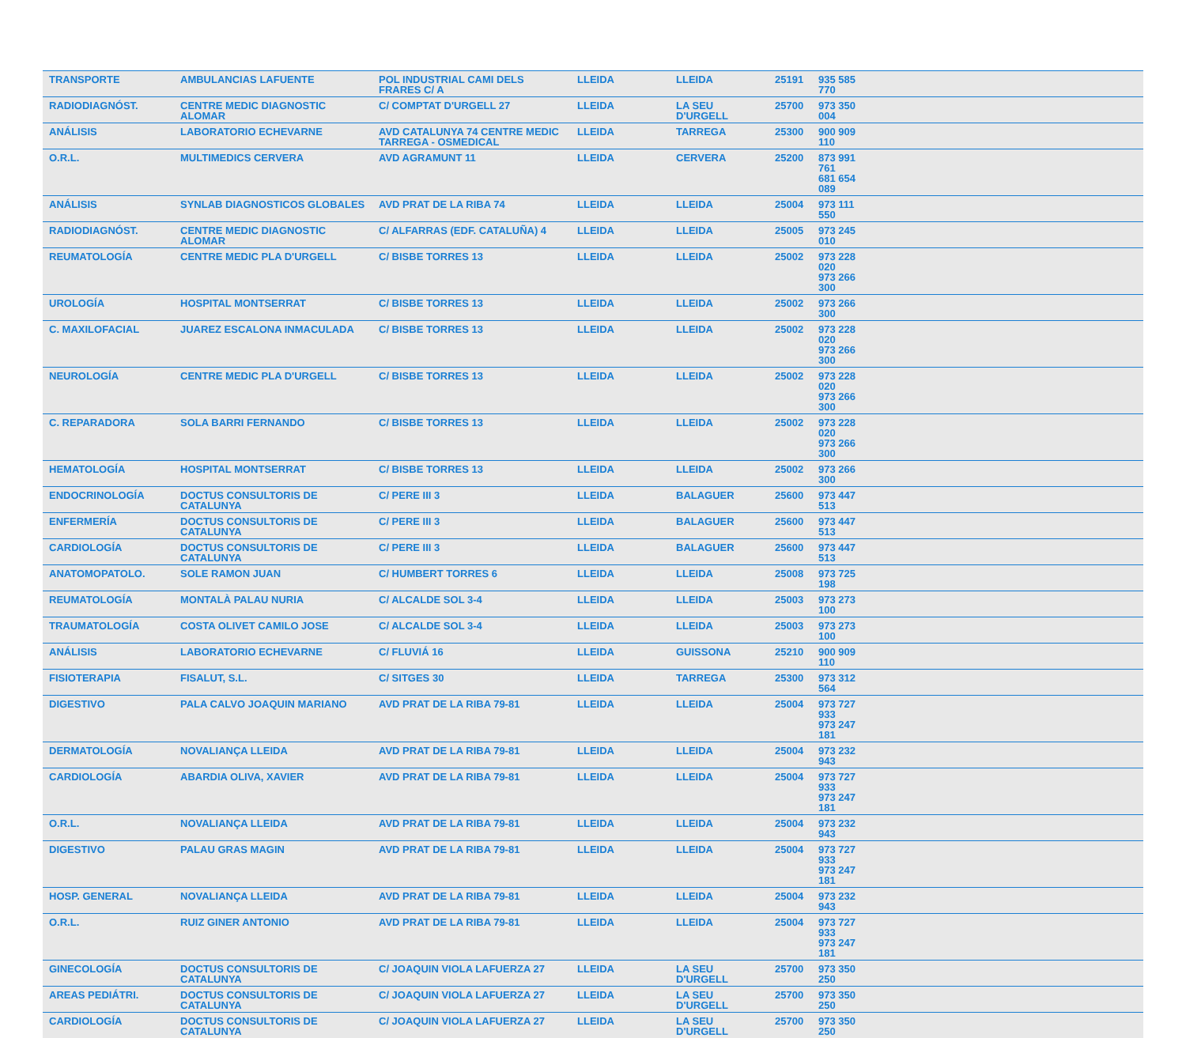| TRANSPORTE | AMBULANCIAS LAFUENTE | POL INDUSTRIAL CAMI DELS FRARES C/ A | LLEIDA | LLEIDA | 25191 | 935 585 770 | |
| RADIODIAGNÓST. | CENTRE MEDIC DIAGNOSTIC ALOMAR | C/ COMPTAT D'URGELL 27 | LLEIDA | LA SEU D'URGELL | 25700 | 973 350 004 | |
| ANÁLISIS | LABORATORIO ECHEVARNE | AVD CATALUNYA 74 CENTRE MEDIC TARREGA - OSMEDICAL | LLEIDA | TARREGA | 25300 | 900 909 110 | |
| O.R.L. | MULTIMEDICS CERVERA | AVD AGRAMUNT 11 | LLEIDA | CERVERA | 25200 | 873 991 761 681 654 089 | |
| ANÁLISIS | SYNLAB DIAGNOSTICOS GLOBALES | AVD PRAT DE LA RIBA 74 | LLEIDA | LLEIDA | 25004 | 973 111 550 | |
| RADIODIAGNÓST. | CENTRE MEDIC DIAGNOSTIC ALOMAR | C/ ALFARRAS (EDF. CATALUÑA) 4 | LLEIDA | LLEIDA | 25005 | 973 245 010 | |
| REUMATOLOGÍA | CENTRE MEDIC PLA D'URGELL | C/ BISBE TORRES 13 | LLEIDA | LLEIDA | 25002 | 973 228 020 973 266 300 | |
| UROLOGÍA | HOSPITAL MONTSERRAT | C/ BISBE TORRES 13 | LLEIDA | LLEIDA | 25002 | 973 266 300 | |
| C. MAXILOFACIAL | JUAREZ ESCALONA INMACULADA | C/ BISBE TORRES 13 | LLEIDA | LLEIDA | 25002 | 973 228 020 973 266 300 | |
| NEUROLOGÍA | CENTRE MEDIC PLA D'URGELL | C/ BISBE TORRES 13 | LLEIDA | LLEIDA | 25002 | 973 228 020 973 266 300 | |
| C. REPARADORA | SOLA BARRI FERNANDO | C/ BISBE TORRES 13 | LLEIDA | LLEIDA | 25002 | 973 228 020 973 266 300 | |
| HEMATOLOGÍA | HOSPITAL MONTSERRAT | C/ BISBE TORRES 13 | LLEIDA | LLEIDA | 25002 | 973 266 300 | |
| ENDOCRINOLOGÍA | DOCTUS CONSULTORIS DE CATALUNYA | C/ PERE III 3 | LLEIDA | BALAGUER | 25600 | 973 447 513 | |
| ENFERMERÍA | DOCTUS CONSULTORIS DE CATALUNYA | C/ PERE III 3 | LLEIDA | BALAGUER | 25600 | 973 447 513 | |
| CARDIOLOGÍA | DOCTUS CONSULTORIS DE CATALUNYA | C/ PERE III 3 | LLEIDA | BALAGUER | 25600 | 973 447 513 | |
| ANATOMOPATOLO. | SOLE RAMON JUAN | C/ HUMBERT TORRES 6 | LLEIDA | LLEIDA | 25008 | 973 725 198 | |
| REUMATOLOGÍA | MONTALÀ PALAU NURIA | C/ ALCALDE SOL 3-4 | LLEIDA | LLEIDA | 25003 | 973 273 100 | |
| TRAUMATOLOGÍA | COSTA OLIVET CAMILO JOSE | C/ ALCALDE SOL 3-4 | LLEIDA | LLEIDA | 25003 | 973 273 100 | |
| ANÁLISIS | LABORATORIO ECHEVARNE | C/ FLUVIÁ 16 | LLEIDA | GUISSONA | 25210 | 900 909 110 | |
| FISIOTERAPIA | FISALUT, S.L. | C/ SITGES 30 | LLEIDA | TARREGA | 25300 | 973 312 564 | |
| DIGESTIVO | PALA CALVO JOAQUIN MARIANO | AVD PRAT DE LA RIBA 79-81 | LLEIDA | LLEIDA | 25004 | 973 727 933 973 247 181 | |
| DERMATOLOGÍA | NOVALIANÇA LLEIDA | AVD PRAT DE LA RIBA 79-81 | LLEIDA | LLEIDA | 25004 | 973 232 943 | |
| CARDIOLOGÍA | ABARDIA OLIVA, XAVIER | AVD PRAT DE LA RIBA 79-81 | LLEIDA | LLEIDA | 25004 | 973 727 933 973 247 181 | |
| O.R.L. | NOVALIANÇA LLEIDA | AVD PRAT DE LA RIBA 79-81 | LLEIDA | LLEIDA | 25004 | 973 232 943 | |
| DIGESTIVO | PALAU GRAS MAGIN | AVD PRAT DE LA RIBA 79-81 | LLEIDA | LLEIDA | 25004 | 973 727 933 973 247 181 | |
| HOSP. GENERAL | NOVALIANÇA LLEIDA | AVD PRAT DE LA RIBA 79-81 | LLEIDA | LLEIDA | 25004 | 973 232 943 | |
| O.R.L. | RUIZ GINER ANTONIO | AVD PRAT DE LA RIBA 79-81 | LLEIDA | LLEIDA | 25004 | 973 727 933 973 247 181 | |
| GINECOLOGÍA | DOCTUS CONSULTORIS DE CATALUNYA | C/ JOAQUIN VIOLA LAFUERZA 27 | LLEIDA | LA SEU D'URGELL | 25700 | 973 350 250 | |
| AREAS PEDIÁTRI. | DOCTUS CONSULTORIS DE CATALUNYA | C/ JOAQUIN VIOLA LAFUERZA 27 | LLEIDA | LA SEU D'URGELL | 25700 | 973 350 250 | |
| CARDIOLOGÍA | DOCTUS CONSULTORIS DE CATALUNYA | C/ JOAQUIN VIOLA LAFUERZA 27 | LLEIDA | LA SEU D'URGELL | 25700 | 973 350 250 | |